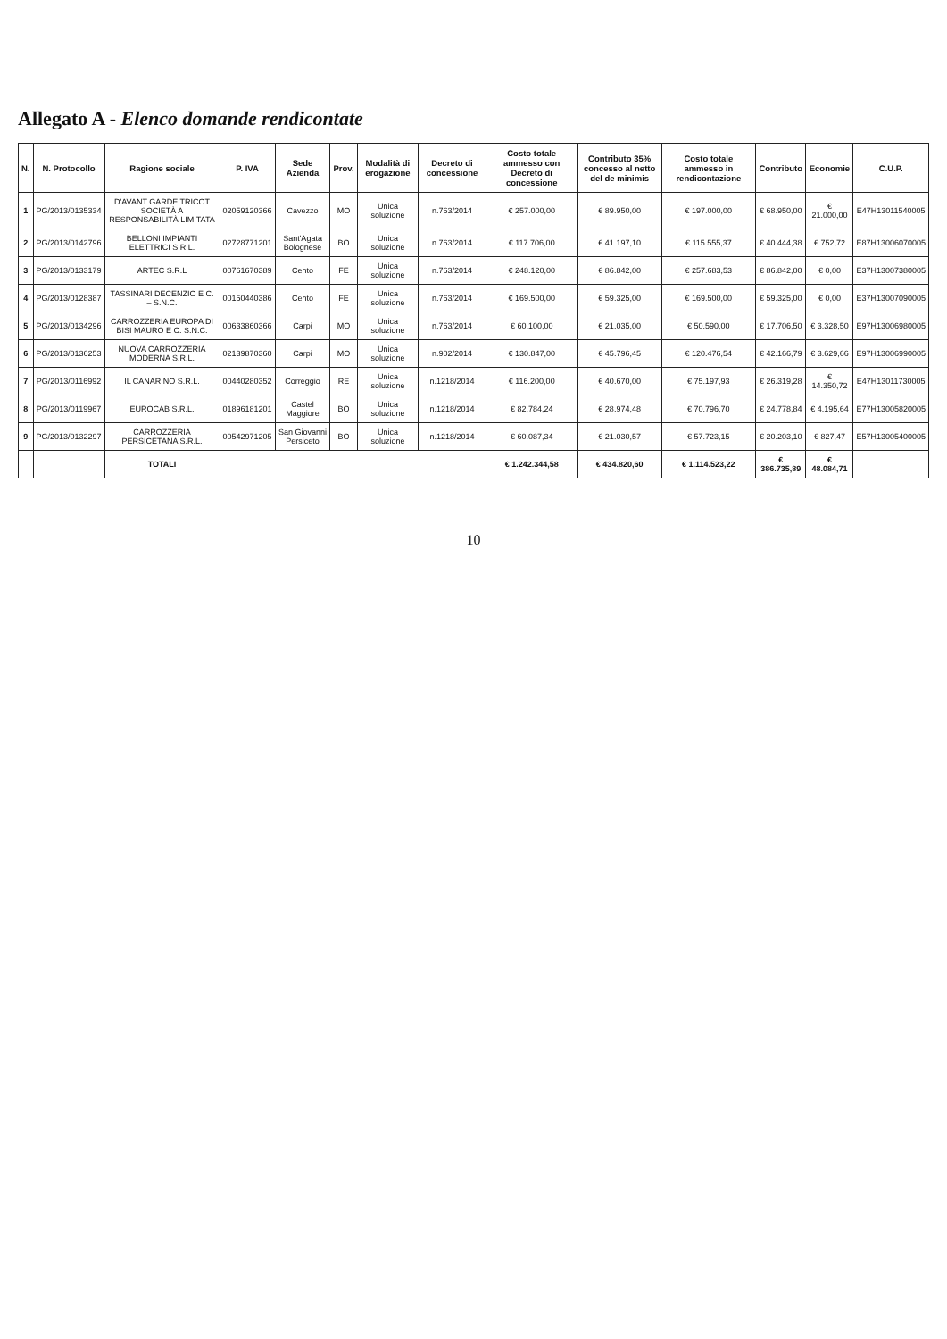Allegato A - Elenco domande rendicontate
| N. | N. Protocollo | Ragione sociale | P. IVA | Sede Azienda | Prov. | Modalità di erogazione | Decreto di concessione | Costo totale ammesso con Decreto di concessione | Contributo 35% concesso al netto del de minimis | Costo totale ammesso in rendicontazione | Contributo | Economie | C.U.P. |
| --- | --- | --- | --- | --- | --- | --- | --- | --- | --- | --- | --- | --- | --- |
| 1 | PG/2013/0135334 | D'AVANT GARDE TRICOT SOCIETÀ A RESPONSABILITÀ LIMITATA | 02059120366 | Cavezzo | MO | Unica soluzione | n.763/2014 | € 257.000,00 | € 89.950,00 | € 197.000,00 | € 68.950,00 | € 21.000,00 | E47H13011540005 |
| 2 | PG/2013/0142796 | BELLONI IMPIANTI ELETTRICI S.R.L. | 02728771201 | Sant'Agata Bolognese | BO | Unica soluzione | n.763/2014 | € 117.706,00 | € 41.197,10 | € 115.555,37 | € 40.444,38 | € 752,72 | E87H13006070005 |
| 3 | PG/2013/0133179 | ARTEC S.R.L | 00761670389 | Cento | FE | Unica soluzione | n.763/2014 | € 248.120,00 | € 86.842,00 | € 257.683,53 | € 86.842,00 | € 0,00 | E37H13007380005 |
| 4 | PG/2013/0128387 | TASSINARI DECENZIO E C. – S.N.C. | 00150440386 | Cento | FE | Unica soluzione | n.763/2014 | € 169.500,00 | € 59.325,00 | € 169.500,00 | € 59.325,00 | € 0,00 | E37H13007090005 |
| 5 | PG/2013/0134296 | CARROZZERIA EUROPA DI BISI MAURO E C. S.N.C. | 00633860366 | Carpi | MO | Unica soluzione | n.763/2014 | € 60.100,00 | € 21.035,00 | € 50.590,00 | € 17.706,50 | € 3.328,50 | E97H13006980005 |
| 6 | PG/2013/0136253 | NUOVA CARROZZERIA MODERNA S.R.L. | 02139870360 | Carpi | MO | Unica soluzione | n.902/2014 | € 130.847,00 | € 45.796,45 | € 120.476,54 | € 42.166,79 | € 3.629,66 | E97H13006990005 |
| 7 | PG/2013/0116992 | IL CANARINO S.R.L. | 00440280352 | Correggio | RE | Unica soluzione | n.1218/2014 | € 116.200,00 | € 40.670,00 | € 75.197,93 | € 26.319,28 | € 14.350,72 | E47H13011730005 |
| 8 | PG/2013/0119967 | EUROCAB S.R.L. | 01896181201 | Castel Maggiore | BO | Unica soluzione | n.1218/2014 | € 82.784,24 | € 28.974,48 | € 70.796,70 | € 24.778,84 | € 4.195,64 | E77H13005820005 |
| 9 | PG/2013/0132297 | CARROZZERIA PERSICETANA S.R.L. | 00542971205 | San Giovanni Persiceto | BO | Unica soluzione | n.1218/2014 | € 60.087,34 | € 21.030,57 | € 57.723,15 | € 20.203,10 | € 827,47 | E57H13005400005 |
| | | TOTALI | | | | | | € 1.242.344,58 | € 434.820,60 | € 1.114.523,22 | € 386.735,89 | € 48.084,71 | |
10